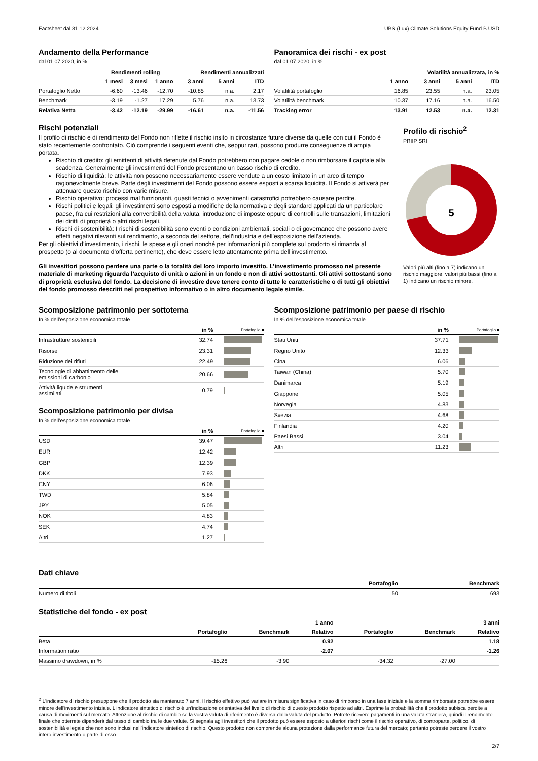Factsheet dal 31.12.2024 UBS (Lux) Climate Solutions Equity Fund B USD
Andamento della Performance
dal 01.07.2020, in %
| | Rendimenti rolling | | | Rendimenti annualizzati | | |
| --- | --- | --- | --- | --- | --- | --- |
| | 1 mesi | 3 mesi | 1 anno | 3 anni | 5 anni | ITD |
| Portafoglio Netto | -6.60 | -13.46 | -12.70 | -10.85 | n.a. | 2.17 |
| Benchmark | -3.19 | -1.27 | 17.29 | 5.76 | n.a. | 13.73 |
| Relativa Netta | -3.42 | -12.19 | -29.99 | -16.61 | n.a. | -11.56 |
Panoramica dei rischi - ex post
dal 01.07.2020, in %
| Volatilità annualizzata, in % | | | | |
| --- | --- | --- | --- | --- |
| | 1 anno | 3 anni | 5 anni | ITD |
| Volatilità portafoglio | 16.85 | 23.55 | n.a. | 23.05 |
| Volatilità benchmark | 10.37 | 17.16 | n.a. | 16.50 |
| Tracking error | 13.91 | 12.53 | n.a. | 12.31 |
Rischi potenziali
Il profilo di rischio e di rendimento del Fondo non riflette il rischio insito in circostanze future diverse da quelle con cui il Fondo è stato recentemente confrontato. Ciò comprende i seguenti eventi che, seppur rari, possono produrre conseguenze di ampia portata.
Rischio di credito: gli emittenti di attività detenute dal Fondo potrebbero non pagare cedole o non rimborsare il capitale alla scadenza. Generalmente gli investimenti del Fondo presentano un basso rischio di credito.
Rischio di liquidità: le attività non possono necessariamente essere vendute a un costo limitato in un arco di tempo ragionevolmente breve. Parte degli investimenti del Fondo possono essere esposti a scarsa liquidità. Il Fondo si attiverà per attenuare questo rischio con varie misure.
Rischio operativo: processi mal funzionanti, guasti tecnici o avvenimenti catastrofici potrebbero causare perdite.
Rischi politici e legali: gli investimenti sono esposti a modifiche della normativa e degli standard applicati da un particolare paese, fra cui restrizioni alla convertibilità della valuta, introduzione di imposte oppure di controlli sulle transazioni, limitazioni dei diritti di proprietà o altri rischi legali.
Rischi di sostenibilità: I rischi di sostenibilità sono eventi o condizioni ambientali, sociali o di governance che possono avere effetti negativi rilevanti sul rendimento, a seconda del settore, dell’industria e dell’esposizione dell’azienda.
Per gli obiettivi d’investimento, i rischi, le spese e gli oneri nonché per informazioni più complete sul prodotto si rimanda al prospetto (o al documento d’offerta pertinente), che deve essere letto attentamente prima dell’investimento.
Gli investitori possono perdere una parte o la totalità del loro importo investito. L’investimento promosso nel presente materiale di marketing riguarda l’acquisto di unità o azioni in un fondo e non di attivi sottostanti. Gli attivi sottostanti sono di proprietà esclusiva del fondo. La decisione di investire deve tenere conto di tutte le caratteristiche o di tutti gli obiettivi del fondo promosso descritti nel prospettivo informativo o in altro documento legale simile.
Profilo di rischio<sup>2</sup>
PRIIP SRI
5
Valori più alti (fino a 7) indicano un rischio maggiore, valori più bassi (fino a 1) indicano un rischio minore.
Scomposizione patrimonio per sottotema
In % dell’esposizione economica totale
| | in % | Portafoglio ■ |
| --- | --- | --- |
| Infrastrutture sostenibili | 32.74 | |
| Risorse | 23.31 | |
| Riduzione dei rifiuti | 22.49 | |
| Tecnologie di abbattimento delle emissioni di carbonio | 20.66 | |
| Attività liquide e strumenti assimilati | 0.79 | |
Scomposizione patrimonio per divisa
In % dell’esposizione economica totale
| | in % | Portafoglio ■ |
| --- | --- | --- |
| USD | 39.47 | |
| EUR | 12.42 | |
| GBP | 12.39 | |
| DKK | 7.93 | |
| CNY | 6.06 | |
| TWD | 5.84 | |
| JPY | 5.05 | |
| NOK | 4.83 | |
| SEK | 4.74 | |
| Altri | 1.27 | |
Scomposizione patrimonio per paese di rischio
In % dell’esposizione economica totale
| | in % | Portafoglio ■ |
| --- | --- | --- |
| Stati Uniti | 37.71 | |
| Regno Unito | 12.33 | |
| Cina | 6.06 | |
| Taiwan (China) | 5.70 | |
| Danimarca | 5.19 | |
| Giappone | 5.05 | |
| Norvegia | 4.83 | |
| Svezia | 4.68 | |
| Finlandia | 4.20 | |
| Paesi Bassi | 3.04 | |
| Altri | 11.23 | |
Dati chiave
| | Portafoglio | Benchmark |
| --- | --- | --- |
| Numero di titoli | 50 | 693 |
Statistiche del fondo - ex post
| | | | 1 anno | | | 3 anni |
| --- | --- | --- | --- | --- | --- | --- |
| | Portafoglio | Benchmark | Relativo | Portafoglio | Benchmark | Relativo |
| Beta | | | 0.92 | | | 1.18 |
| Information ratio | | | -2.07 | | | -1.26 |
| Massimo drawdown, in % | -15.26 | -3.90 | | -34.32 | -27.00 | |
<sup>2</sup> L'indicatore di rischio presuppone che il prodotto sia mantenuto 7 anni. Il rischio effettivo può variare in misura significativa in caso di rimborso in una fase iniziale e la somma rimborsata potrebbe essere minore dell'investimento iniziale. L'indicatore sintetico di rischio è un'indicazione orientativa del livello di rischio di questo prodotto rispetto ad altri. Esprime la probabilità che il prodotto subisca perdite a causa di movimenti sul mercato. Attenzione al rischio di cambio se la vostra valuta di riferimento è diversa dalla valuta del prodotto. Potrete ricevere pagamenti in una valuta straniera, quindi il rendimento finale che otterrete dipenderà dal tasso di cambio tra le due valute. Si segnala agli investitori che il prodotto può essere esposto a ulteriori rischi come il rischio operativo, di controparte, politico, di sostenibilità e legale che non sono inclusi nell’indicatore sintetico di rischio. Questo prodotto non comprende alcuna protezione dalla performance futura del mercato; pertanto potreste perdere il vostro intero investimento o parte di esso.
2/7